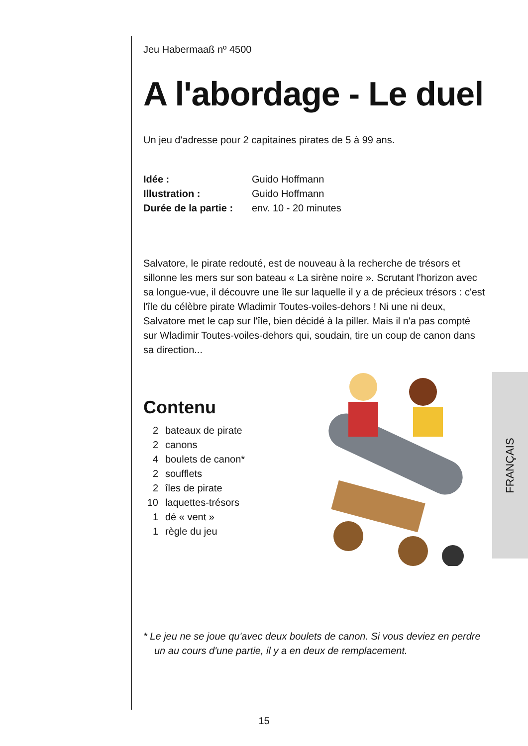Jeu Habermaaß nº 4500
A l'abordage - Le duel
Un jeu d'adresse pour 2 capitaines pirates de 5 à 99 ans.
Idée : Guido Hoffmann
Illustration : Guido Hoffmann
Durée de la partie : env. 10 - 20 minutes
Salvatore, le pirate redouté, est de nouveau à la recherche de trésors et sillonne les mers sur son bateau « La sirène noire ». Scrutant l'horizon avec sa longue-vue, il découvre une île sur laquelle il y a de précieux trésors : c'est l'île du célèbre pirate Wladimir Toutes-voiles-dehors ! Ni une ni deux, Salvatore met le cap sur l'île, bien décidé à la piller. Mais il n'a pas compté sur Wladimir Toutes-voiles-dehors qui, soudain, tire un coup de canon dans sa direction...
Contenu
2 bateaux de pirate
2 canons
4 boulets de canon*
2 soufflets
2 îles de pirate
10 laquettes-trésors
1 dé « vent »
1 règle du jeu
* Le jeu ne se joue qu'avec deux boulets de canon. Si vous deviez en perdre un au cours d'une partie, il y a en deux de remplacement.
FRANÇAIS
15